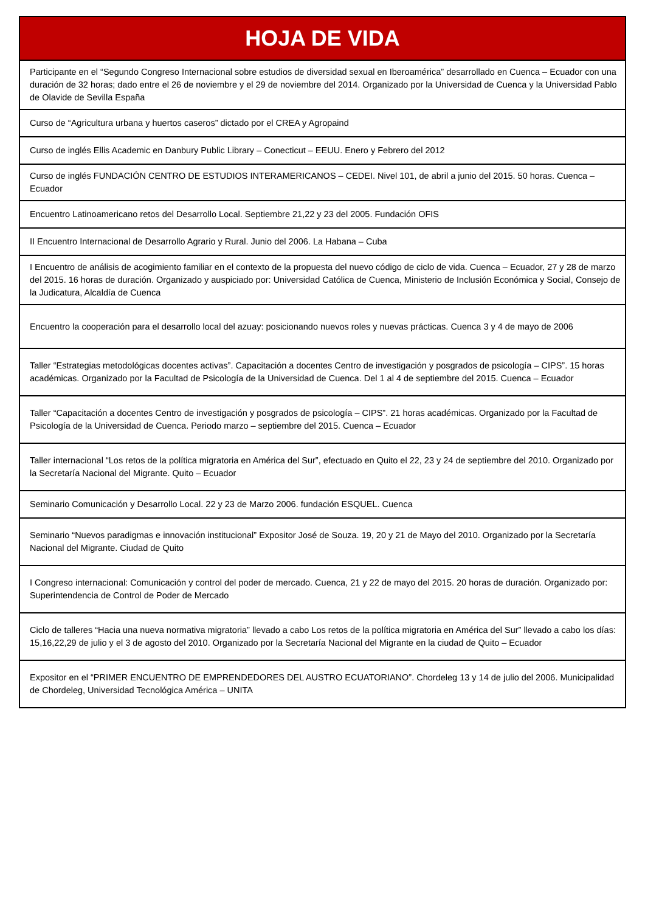| HOJA DE VIDA |
| --- |
| Participante en el “Segundo Congreso Internacional sobre estudios de diversidad sexual en Iberoamérica” desarrollado en Cuenca – Ecuador con una duración de 32 horas; dado entre el 26 de noviembre y el 29 de noviembre del 2014. Organizado por la Universidad de Cuenca y la Universidad Pablo de Olavide de Sevilla España |
| Curso de “Agricultura urbana y huertos caseros” dictado por el CREA y Agropaind |
| Curso de inglés Ellis Academic en Danbury Public Library – Conecticut – EEUU. Enero y Febrero del 2012 |
| Curso de inglés FUNDACIÓN CENTRO DE ESTUDIOS INTERAMERICANOS – CEDEI. Nivel 101, de abril a junio del 2015. 50 horas. Cuenca –Ecuador |
| Encuentro Latinoamericano retos del Desarrollo Local. Septiembre 21,22 y 23 del 2005. Fundación OFIS |
| II Encuentro Internacional de Desarrollo Agrario y Rural. Junio del 2006. La Habana – Cuba |
| I Encuentro de análisis de acogimiento familiar en el contexto de la propuesta del nuevo código de ciclo de vida. Cuenca – Ecuador, 27 y 28 de marzo del 2015. 16 horas de duración. Organizado y auspiciado por: Universidad Católica de Cuenca, Ministerio de Inclusión Económica y Social, Consejo de la Judicatura, Alcaldía de Cuenca |
| Encuentro la cooperación para el desarrollo local del azuay: posicionando nuevos roles y nuevas prácticas. Cuenca 3 y 4 de mayo de 2006 |
| Taller “Estrategias metodológicas docentes activas”. Capacitación a docentes Centro de investigación y posgrados de psicología – CIPS”. 15 horas académicas. Organizado por la Facultad de Psicología de la Universidad de Cuenca. Del 1 al 4 de septiembre del 2015. Cuenca – Ecuador |
| Taller “Capacitación a docentes Centro de investigación y posgrados de psicología – CIPS”. 21 horas académicas. Organizado por la Facultad de Psicología de la Universidad de Cuenca. Periodo marzo – septiembre del 2015. Cuenca – Ecuador |
| Taller internacional “Los retos de la política migratoria en América del Sur”, efectuado en Quito el 22, 23 y 24 de septiembre del 2010. Organizado por la Secretaría Nacional del Migrante. Quito – Ecuador |
| Seminario Comunicación y Desarrollo Local. 22 y 23 de Marzo 2006. fundación ESQUEL. Cuenca |
| Seminario “Nuevos paradigmas e innovación institucional” Expositor José de Souza. 19, 20 y 21 de Mayo del 2010. Organizado por la Secretaría Nacional del Migrante. Ciudad de Quito |
| I Congreso internacional: Comunicación y control del poder de mercado. Cuenca, 21 y 22 de mayo del 2015. 20 horas de duración. Organizado por: Superintendencia de Control de Poder de Mercado |
| Ciclo de talleres “Hacia una nueva normativa migratoria” llevado a cabo Los retos de la política migratoria en América del Sur” llevado a cabo los días: 15,16,22,29 de julio y el 3 de agosto del 2010. Organizado por la Secretaría Nacional del Migrante en la ciudad de Quito – Ecuador |
| Expositor en el “PRIMER ENCUENTRO DE EMPRENDEDORES DEL AUSTRO ECUATORIANO”. Chordeleg 13 y 14 de julio del 2006. Municipalidad de Chordeleg, Universidad Tecnológica América – UNITA |